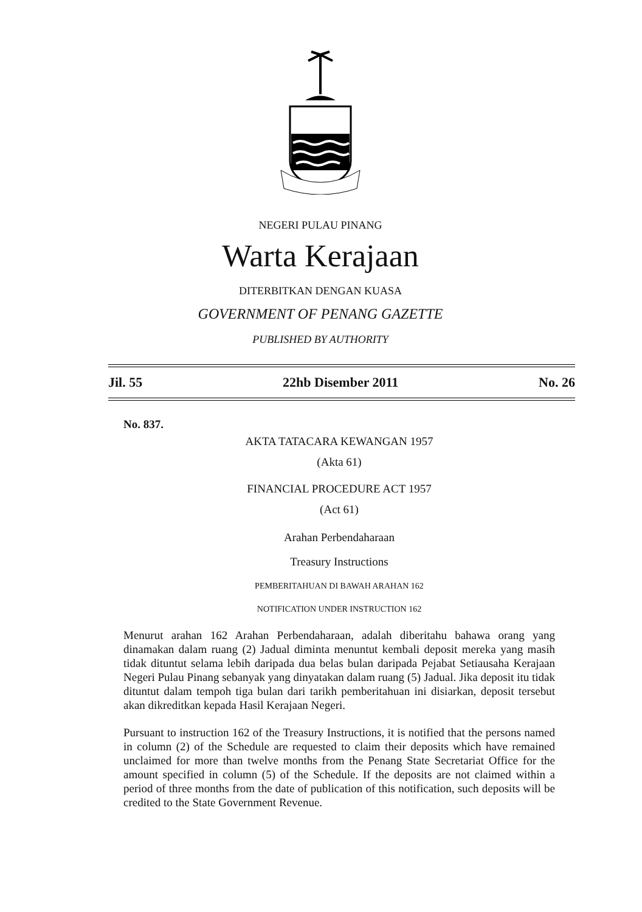NEGERI PULAU PINANG
Warta Kerajaan
DITERBITKAN DENGAN KUASA
GOVERNMENT OF PENANG GAZETTE
PUBLISHED BY AUTHORITY
Jil. 55 22hb Disember 2011 No. 26
No. 837.
AKTA TATACARA KEWANGAN 1957
(Akta 61)
FINANCIAL PROCEDURE ACT 1957
(Act 61)
Arahan Perbendaharaan
Treasury Instructions
PEMBERITAHUAN DI BAWAH ARAHAN 162
NOTIFICATION UNDER INSTRUCTION 162
Menurut arahan 162 Arahan Perbendaharaan, adalah diberitahu bahawa orang yang dinamakan dalam ruang (2) Jadual diminta menuntut kembali deposit mereka yang masih tidak dituntut selama lebih daripada dua belas bulan daripada Pejabat Setiausaha Kerajaan Negeri Pulau Pinang sebanyak yang dinyatakan dalam ruang (5) Jadual. Jika deposit itu tidak dituntut dalam tempoh tiga bulan dari tarikh pemberitahuan ini disiarkan, deposit tersebut akan dikreditkan kepada Hasil Kerajaan Negeri.
Pursuant to instruction 162 of the Treasury Instructions, it is notified that the persons named in column (2) of the Schedule are requested to claim their deposits which have remained unclaimed for more than twelve months from the Penang State Secretariat Office for the amount specified in column (5) of the Schedule. If the deposits are not claimed within a period of three months from the date of publication of this notification, such deposits will be credited to the State Government Revenue.